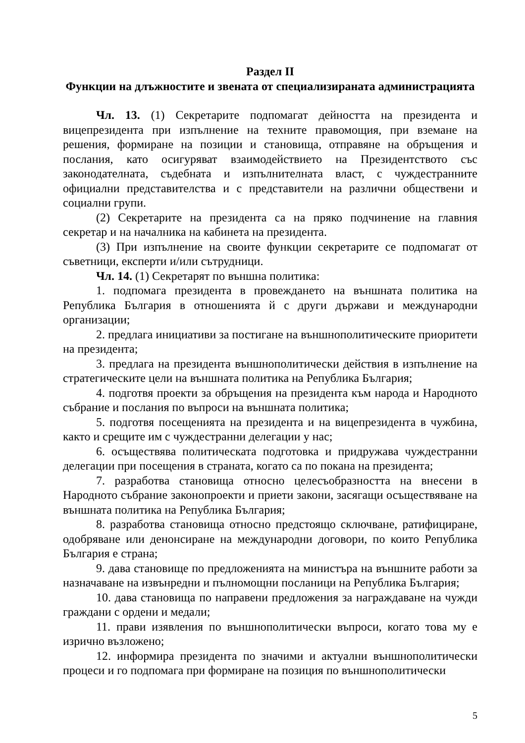Раздел II
Функции на длъжностите и звената от специализираната администрацията
Чл. 13. (1) Секретарите подпомагат дейността на президента и вицепрезидента при изпълнение на техните правомощия, при вземане на решения, формиране на позиции и становища, отправяне на обръщения и послания, като осигуряват взаимодействието на Президентството със законодателната, съдебната и изпълнителната власт, с чуждестранните официални представителства и с представители на различни обществени и социални групи.
(2) Секретарите на президента са на пряко подчинение на главния секретар и на началника на кабинета на президента.
(3) При изпълнение на своите функции секретарите се подпомагат от съветници, експерти и/или сътрудници.
Чл. 14. (1) Секретарят по външна политика:
1. подпомага президента в провеждането на външната политика на Република България в отношенията й с други държави и международни организации;
2. предлага инициативи за постигане на външнополитическите приоритети на президента;
3. предлага на президента външнополитически действия в изпълнение на стратегическите цели на външната политика на Република България;
4. подготвя проекти за обръщения на президента към народа и Народното събрание и послания по въпроси на външната политика;
5. подготвя посещенията на президента и на вицепрезидента в чужбина, както и срещите им с чуждестранни делегации у нас;
6. осъществява политическата подготовка и придружава чуждестранни делегации при посещения в страната, когато са по покана на президента;
7. разработва становища относно целесъобразността на внесени в Народното събрание законопроекти и приети закони, засягащи осъществяване на външната политика на Република България;
8. разработва становища относно предстоящо сключване, ратифициране, одобряване или денонсиране на международни договори, по които Република България е страна;
9. дава становище по предложенията на министъра на външните работи за назначаване на извънредни и пълномощни посланици на Република България;
10. дава становища по направени предложения за награждаване на чужди граждани с ордени и медали;
11. прави изявления по външнополитически въпроси, когато това му е изрично възложено;
12. информира президента по значими и актуални външнополитически процеси и го подпомага при формиране на позиция по външнополитически
5